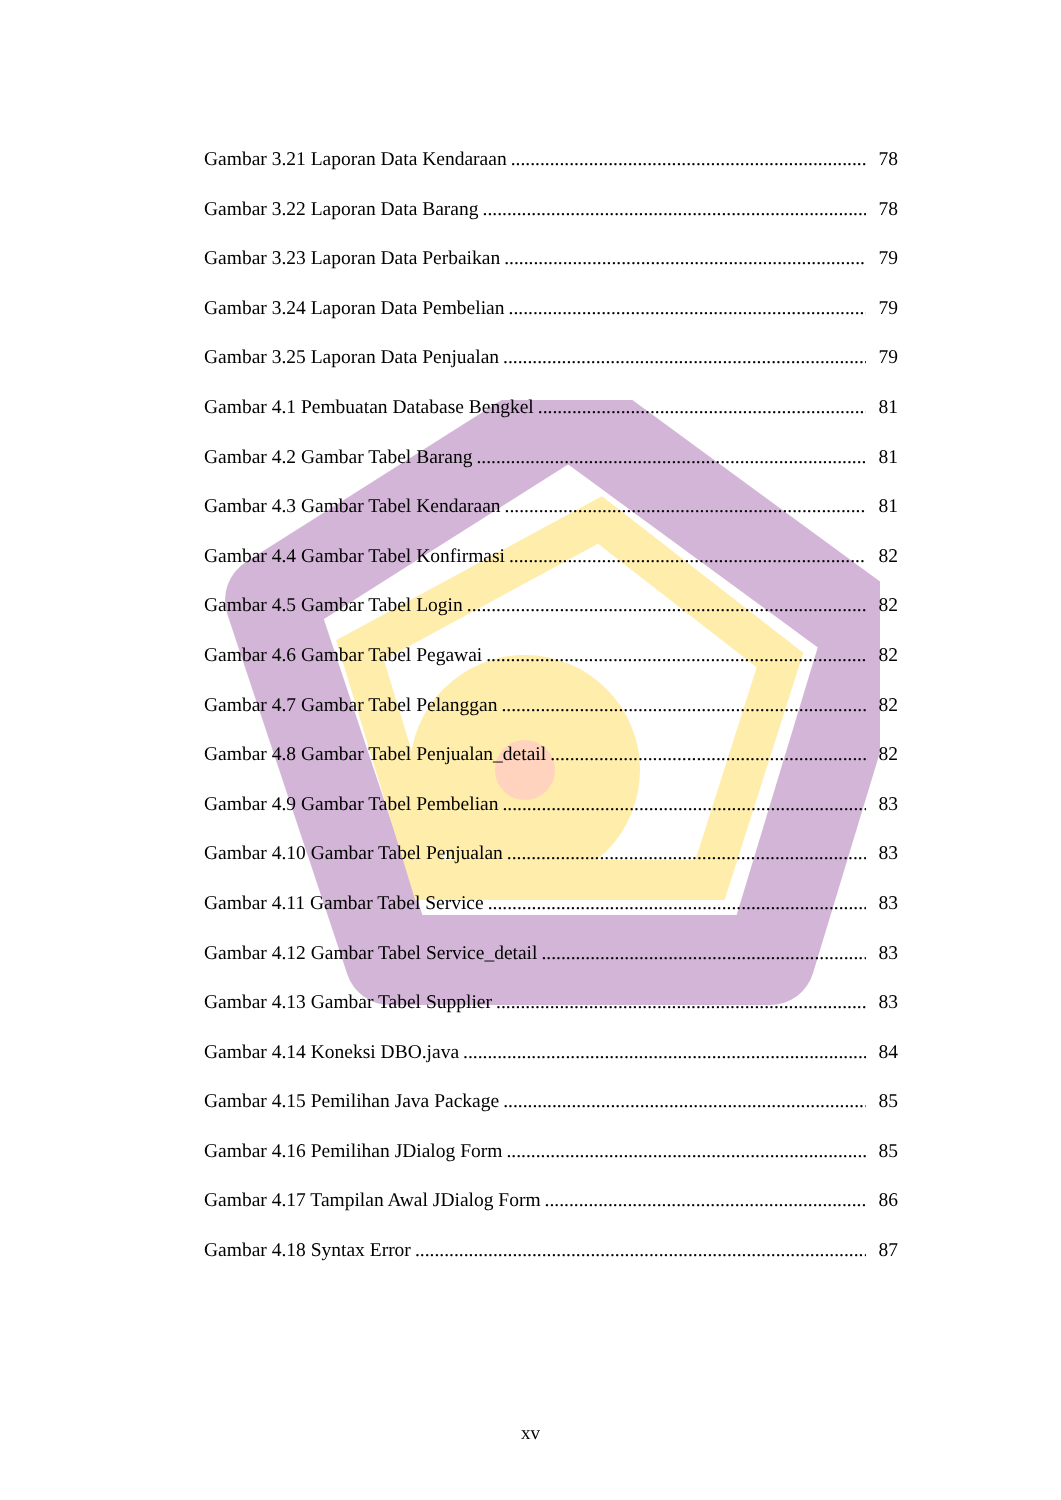Gambar 3.21 Laporan Data Kendaraan 78
Gambar 3.22 Laporan Data Barang 78
Gambar 3.23 Laporan Data Perbaikan 79
Gambar 3.24 Laporan Data Pembelian 79
Gambar 3.25 Laporan Data Penjualan 79
Gambar 4.1 Pembuatan Database Bengkel 81
Gambar 4.2 Gambar Tabel Barang 81
Gambar 4.3 Gambar Tabel Kendaraan 81
Gambar 4.4 Gambar Tabel Konfirmasi 82
Gambar 4.5 Gambar Tabel Login 82
Gambar 4.6 Gambar Tabel Pegawai 82
Gambar 4.7 Gambar Tabel Pelanggan 82
Gambar 4.8 Gambar Tabel Penjualan_detail 82
Gambar 4.9 Gambar Tabel Pembelian 83
Gambar 4.10 Gambar Tabel Penjualan 83
Gambar 4.11 Gambar Tabel Service 83
Gambar 4.12 Gambar Tabel Service_detail 83
Gambar 4.13 Gambar Tabel Supplier 83
Gambar 4.14 Koneksi DBO.java 84
Gambar 4.15 Pemilihan Java Package 85
Gambar 4.16 Pemilihan JDialog Form 85
Gambar 4.17 Tampilan Awal JDialog Form 86
Gambar 4.18 Syntax Error 87
xv